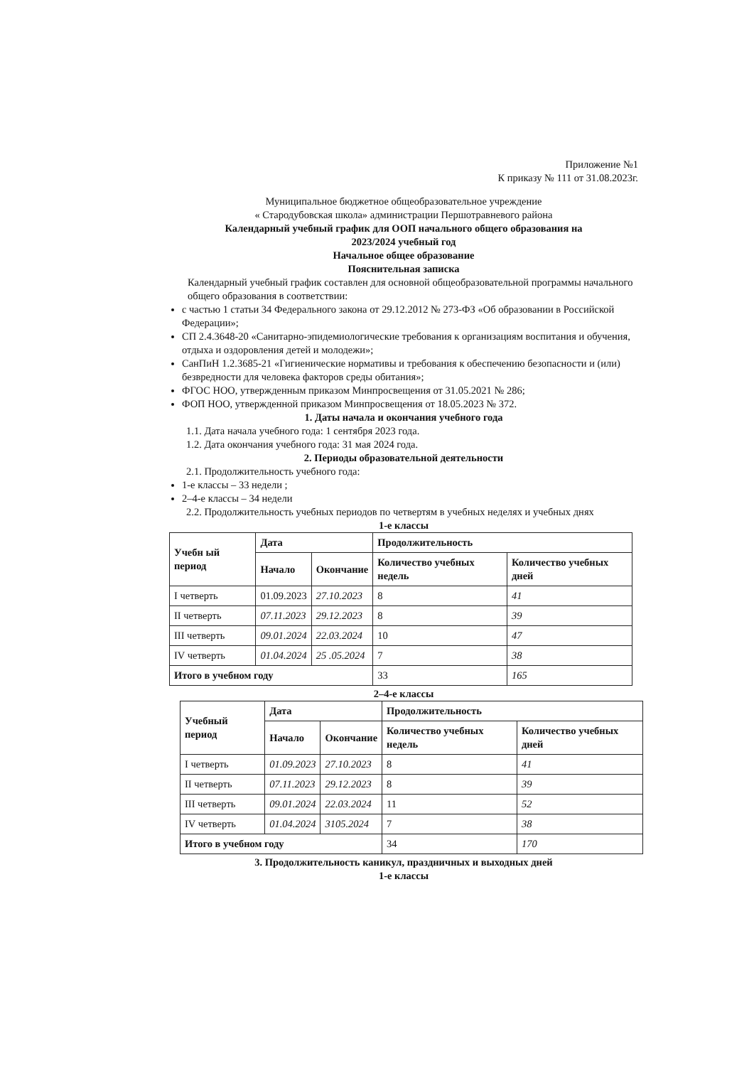Приложение №1
К приказу № 111 от 31.08.2023г.
Муниципальное бюджетное общеобразовательное учреждение
« Стародубовская школа» администрации Першотравневого района
Календарный учебный график для ООП начального общего образования на
2023/2024 учебный год
Начальное общее образование
Пояснительная записка
Календарный учебный график составлен для основной общеобразовательной программы начального общего образования в соответствии:
с частью 1 статьи 34 Федерального закона от 29.12.2012 № 273-ФЗ «Об образовании в Российской Федерации»;
СП 2.4.3648-20 «Санитарно-эпидемиологические требования к организациям воспитания и обучения, отдыха и оздоровления детей и молодежи»;
СанПиН 1.2.3685-21 «Гигиенические нормативы и требования к обеспечению безопасности и (или) безвредности для человека факторов среды обитания»;
ФГОС НОО, утвержденным приказом Минпросвещения от 31.05.2021 № 286;
ФОП НОО, утвержденной приказом Минпросвещения от 18.05.2023 № 372.
1. Даты начала и окончания учебного года
1.1. Дата начала учебного года: 1 сентября 2023 года.
1.2. Дата окончания учебного года: 31 мая 2024 года.
2. Периоды образовательной деятельности
2.1. Продолжительность учебного года:
1-е классы – 33 недели ;
2–4-е классы – 34 недели
2.2. Продолжительность учебных периодов по четвертям в учебных неделях и учебных днях
1-е классы
| Учебн ый период | Дата | | Продолжительность | |
| --- | --- | --- | --- | --- |
| | Начало | Окончание | Количество учебных недель | Количество учебных дней |
| I четверть | 01.09.2023 | 27.10.2023 | 8 | 41 |
| II четверть | 07.11.2023 | 29.12.2023 | 8 | 39 |
| III четверть | 09.01.2024 | 22.03.2024 | 10 | 47 |
| IV четверть | 01.04.2024 | 25 .05.2024 | 7 | 38 |
| Итого в учебном году | | | 33 | 165 |
2–4-е классы
| Учебный период | Дата | | Продолжительность | |
| --- | --- | --- | --- | --- |
| | Начало | Окончание | Количество учебных недель | Количество учебных дней |
| I четверть | 01.09.2023 | 27.10.2023 | 8 | 41 |
| II четверть | 07.11.2023 | 29.12.2023 | 8 | 39 |
| III четверть | 09.01.2024 | 22.03.2024 | 11 | 52 |
| IV четверть | 01.04.2024 | 3105.2024 | 7 | 38 |
| Итого в учебном году | | | 34 | 170 |
3. Продолжительность каникул, праздничных и выходных дней
1-е классы